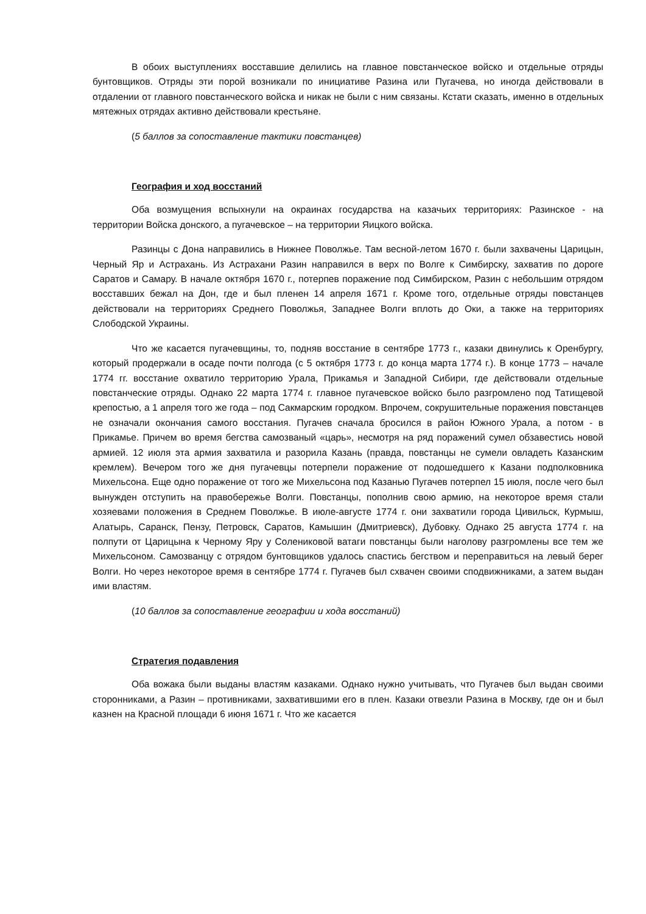В обоих выступлениях восставшие делились на главное повстанческое войско и отдельные отряды бунтовщиков. Отряды эти порой возникали по инициативе Разина или Пугачева, но иногда действовали в отдалении от главного повстанческого войска и никак не были с ним связаны. Кстати сказать, именно в отдельных мятежных отрядах активно действовали крестьяне.
(5 баллов за сопоставление тактики повстанцев)
География и ход восстаний
Оба возмущения вспыхнули на окраинах государства на казачьих территориях: Разинское - на территории Войска донского, а пугачевское – на территории Яицкого войска.
Разинцы с Дона направились в Нижнее Поволжье. Там весной-летом 1670 г. были захвачены Царицын, Черный Яр и Астрахань. Из Астрахани Разин направился в верх по Волге к Симбирску, захватив по дороге Саратов и Самару. В начале октября 1670 г., потерпев поражение под Симбирском, Разин с небольшим отрядом восставших бежал на Дон, где и был пленен 14 апреля 1671 г. Кроме того, отдельные отряды повстанцев действовали на территориях Среднего Поволжья, Западнее Волги вплоть до Оки, а также на территориях Слободской Украины.
Что же касается пугачевщины, то, подняв восстание в сентябре 1773 г., казаки двинулись к Оренбургу, который продержали в осаде почти полгода (с 5 октября 1773 г. до конца марта 1774 г.). В конце 1773 – начале 1774 гг. восстание охватило территорию Урала, Прикамья и Западной Сибири, где действовали отдельные повстанческие отряды. Однако 22 марта 1774 г. главное пугачевское войско было разгромлено под Татищевой крепостью, а 1 апреля того же года – под Сакмарским городком. Впрочем, сокрушительные поражения повстанцев не означали окончания самого восстания. Пугачев сначала бросился в район Южного Урала, а потом - в Прикамье. Причем во время бегства самозваный «царь», несмотря на ряд поражений сумел обзавестись новой армией. 12 июля эта армия захватила и разорила Казань (правда, повстанцы не сумели овладеть Казанским кремлем). Вечером того же дня пугачевцы потерпели поражение от подошедшего к Казани подполковника Михельсона. Еще одно поражение от того же Михельсона под Казанью Пугачев потерпел 15 июля, после чего был вынужден отступить на правобережье Волги. Повстанцы, пополнив свою армию, на некоторое время стали хозяевами положения в Среднем Поволжье. В июле-августе 1774 г. они захватили города Цивильск, Курмыш, Алатырь, Саранск, Пензу, Петровск, Саратов, Камышин (Дмитриевск), Дубовку. Однако 25 августа 1774 г. на полпути от Царицына к Черному Яру у Солениковой ватаги повстанцы были наголову разгромлены все тем же Михельсоном. Самозванцу с отрядом бунтовщиков удалось спастись бегством и переправиться на левый берег Волги. Но через некоторое время в сентябре 1774 г. Пугачев был схвачен своими сподвижниками, а затем выдан ими властям.
(10 баллов за сопоставление географии и хода восстаний)
Стратегия подавления
Оба вожака были выданы властям казаками. Однако нужно учитывать, что Пугачев был выдан своими сторонниками, а Разин – противниками, захватившими его в плен. Казаки отвезли Разина в Москву, где он и был казнен на Красной площади 6 июня 1671 г. Что же касается